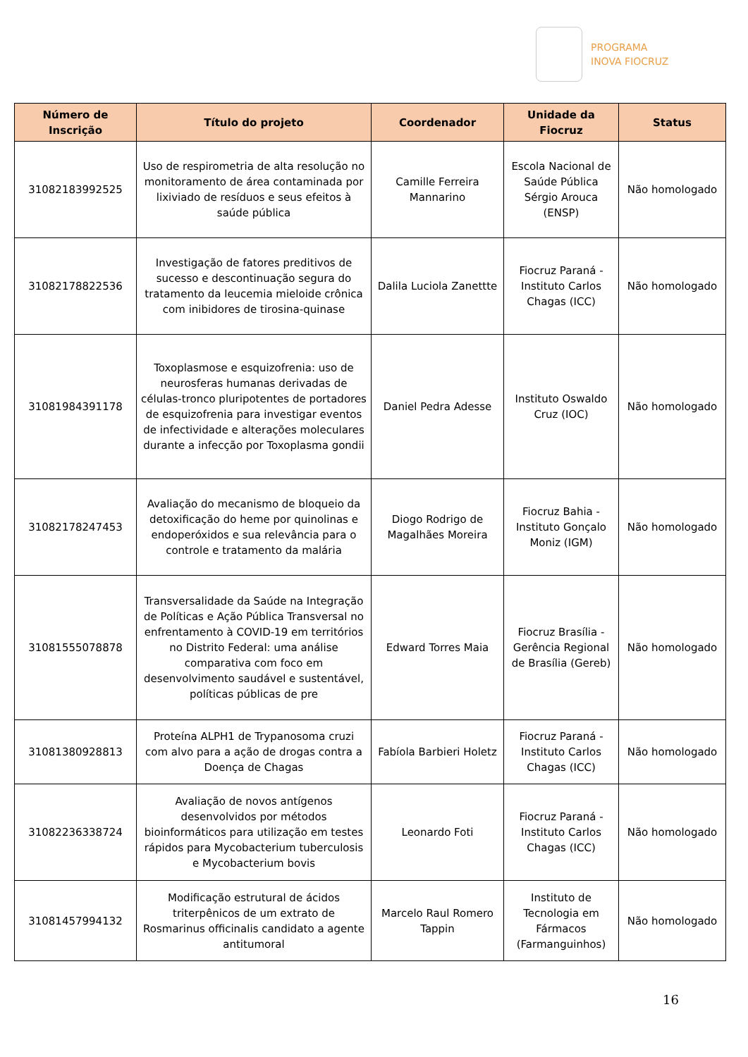PROGRAMA
INOVA FIOCRUZ
| Número de Inscrição | Título do projeto | Coordenador | Unidade da Fiocruz | Status |
| --- | --- | --- | --- | --- |
| 31082183992525 | Uso de respirometria de alta resolução no monitoramento de área contaminada por lixiviado de resíduos e seus efeitos à saúde pública | Camille Ferreira Mannarino | Escola Nacional de Saúde Pública Sérgio Arouca (ENSP) | Não homologado |
| 31082178822536 | Investigação de fatores preditivos de sucesso e descontinuação segura do tratamento da leucemia mieloide crônica com inibidores de tirosina-quinase | Dalila Luciola Zanettte | Fiocruz Paraná - Instituto Carlos Chagas (ICC) | Não homologado |
| 31081984391178 | Toxoplasmose e esquizofrenia: uso de neurosferas humanas derivadas de células-tronco pluripotentes de portadores de esquizofrenia para investigar eventos de infectividade e alterações moleculares durante a infecção por Toxoplasma gondii | Daniel Pedra Adesse | Instituto Oswaldo Cruz (IOC) | Não homologado |
| 31082178247453 | Avaliação do mecanismo de bloqueio da detoxificação do heme por quinolinas e endoperóxidos e sua relevância para o controle e tratamento da malária | Diogo Rodrigo de Magalhães Moreira | Fiocruz Bahia - Instituto Gonçalo Moniz (IGM) | Não homologado |
| 31081555078878 | Transversalidade da Saúde na Integração de Políticas e Ação Pública Transversal no enfrentamento à COVID-19 em territórios no Distrito Federal: uma análise comparativa com foco em desenvolvimento saudável e sustentável, políticas públicas de pre | Edward Torres Maia | Fiocruz Brasília - Gerência Regional de Brasília (Gereb) | Não homologado |
| 31081380928813 | Proteína ALPH1 de Trypanosoma cruzi com alvo para a ação de drogas contra a Doença de Chagas | Fabíola Barbieri Holetz | Fiocruz Paraná - Instituto Carlos Chagas (ICC) | Não homologado |
| 31082236338724 | Avaliação de novos antígenos desenvolvidos por métodos bioinformáticos para utilização em testes rápidos para Mycobacterium tuberculosis e Mycobacterium bovis | Leonardo Foti | Fiocruz Paraná - Instituto Carlos Chagas (ICC) | Não homologado |
| 31081457994132 | Modificação estrutural de ácidos triterpênicos de um extrato de Rosmarinus officinalis candidato a agente antitumoral | Marcelo Raul Romero Tappin | Instituto de Tecnologia em Fármacos (Farmanguinhos) | Não homologado |
16